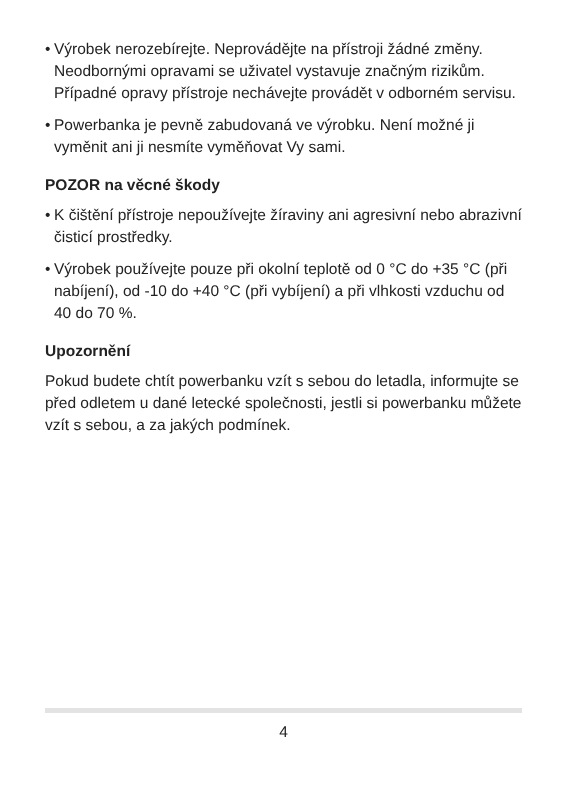•
Výrobek nerozebírejte. Neprovádějte na přístroji žádné změny. Neodbornými opravami se uživatel vystavuje značným rizikům. Případné opravy přístroje nechávejte provádět v odborném servisu.
•
Powerbanka je pevně zabudovaná ve výrobku. Není možné ji vyměnit ani ji nesmíte vyměňovat Vy sami.
POZOR na věcné škody
•
K čištění přístroje nepoužívejte žíraviny ani agresivní nebo abrazivní čisticí prostředky.
•
Výrobek používejte pouze při okolní teplotě od 0 °C do +35 °C (při nabíjení), od -10 do +40 °C (při vybíjení) a při vlhkosti vzduchu od 40 do 70 %.
Upozornění
Pokud budete chtít powerbanku vzít s sebou do letadla, informujte se před odletem u dané letecké společnosti, jestli si powerbanku můžete vzít s sebou, a za jakých podmínek.
4